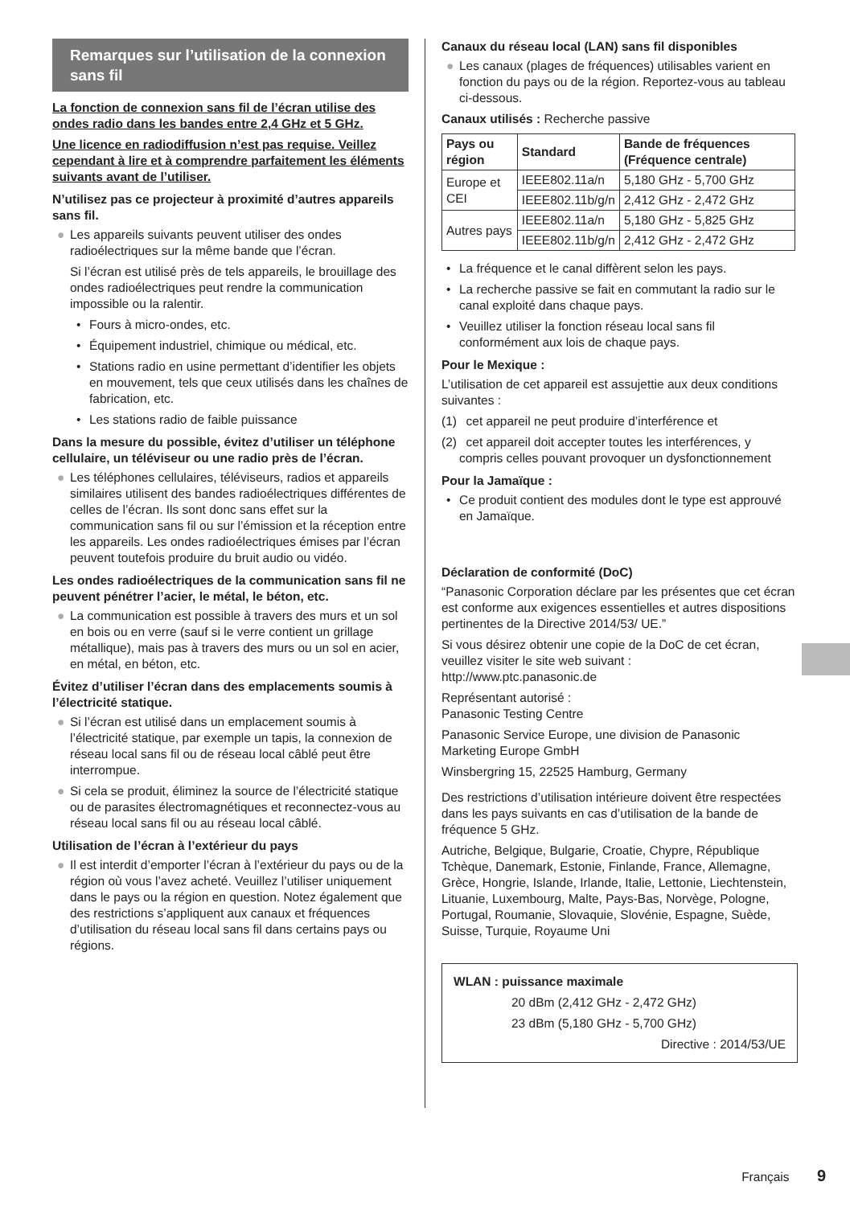Remarques sur l’utilisation de la connexion sans fil
La fonction de connexion sans fil de l’écran utilise des ondes radio dans les bandes entre 2,4 GHz et 5 GHz.
Une licence en radiodiffusion n’est pas requise. Veillez cependant à lire et à comprendre parfaitement les éléments suivants avant de l’utiliser.
N’utilisez pas ce projecteur à proximité d’autres appareils sans fil.
● Les appareils suivants peuvent utiliser des ondes radioélectriques sur la même bande que l’écran.
Si l’écran est utilisé près de tels appareils, le brouillage des ondes radioélectriques peut rendre la communication impossible ou la ralentir.
• Fours à micro-ondes, etc.
• Équipement industriel, chimique ou médical, etc.
• Stations radio en usine permettant d’identifier les objets en mouvement, tels que ceux utilisés dans les chaînes de fabrication, etc.
• Les stations radio de faible puissance
Dans la mesure du possible, évitez d’utiliser un téléphone cellulaire, un téléviseur ou une radio près de l’écran.
● Les téléphones cellulaires, téléviseurs, radios et appareils similaires utilisent des bandes radioélectriques différentes de celles de l’écran. Ils sont donc sans effet sur la communication sans fil ou sur l’émission et la réception entre les appareils. Les ondes radioélectriques émises par l’écran peuvent toutefois produire du bruit audio ou vidéo.
Les ondes radioélectriques de la communication sans fil ne peuvent pénétrer l’acier, le métal, le béton, etc.
● La communication est possible à travers des murs et un sol en bois ou en verre (sauf si le verre contient un grillage métallique), mais pas à travers des murs ou un sol en acier, en métal, en béton, etc.
Évitez d’utiliser l’écran dans des emplacements soumis à l’électricité statique.
● Si l’écran est utilisé dans un emplacement soumis à l’électricité statique, par exemple un tapis, la connexion de réseau local sans fil ou de réseau local câblé peut être interrompue.
● Si cela se produit, éliminez la source de l’électricité statique ou de parasites électromagnétiques et reconnectez-vous au réseau local sans fil ou au réseau local câblé.
Utilisation de l’écran à l’extérieur du pays
● Il est interdit d’emporter l’écran à l’extérieur du pays ou de la région où vous l’avez acheté. Veuillez l’utiliser uniquement dans le pays ou la région en question. Notez également que des restrictions s’appliquent aux canaux et fréquences d’utilisation du réseau local sans fil dans certains pays ou régions.
Canaux du réseau local (LAN) sans fil disponibles
● Les canaux (plages de fréquences) utilisables varient en fonction du pays ou de la région. Reportez-vous au tableau ci-dessous.
Canaux utilisés : Recherche passive
| Pays ou région | Standard | Bande de fréquences (Fréquence centrale) |
| --- | --- | --- |
| Europe et CEI | IEEE802.11a/n | 5,180 GHz - 5,700 GHz |
| | IEEE802.11b/g/n | 2,412 GHz - 2,472 GHz |
| Autres pays | IEEE802.11a/n | 5,180 GHz - 5,825 GHz |
| | IEEE802.11b/g/n | 2,412 GHz - 2,472 GHz |
• La fréquence et le canal diffèrent selon les pays.
• La recherche passive se fait en commutant la radio sur le canal exploité dans chaque pays.
• Veuillez utiliser la fonction réseau local sans fil conformément aux lois de chaque pays.
Pour le Mexique :
L’utilisation de cet appareil est assujettie aux deux conditions suivantes :
(1) cet appareil ne peut produire d’interférence et
(2) cet appareil doit accepter toutes les interférences, y compris celles pouvant provoquer un dysfonctionnement
Pour la Jamaïque :
• Ce produit contient des modules dont le type est approuvé en Jamaïque.
Déclaration de conformité (DoC)
“Panasonic Corporation déclare par les présentes que cet écran est conforme aux exigences essentielles et autres dispositions pertinentes de la Directive 2014/53/ UE.”
Si vous désirez obtenir une copie de la DoC de cet écran, veuillez visiter le site web suivant :
http://www.ptc.panasonic.de
Représentant autorisé :
Panasonic Testing Centre
Panasonic Service Europe, une division de Panasonic Marketing Europe GmbH
Winsbergring 15, 22525 Hamburg, Germany
Des restrictions d’utilisation intérieure doivent être respectées dans les pays suivants en cas d’utilisation de la bande de fréquence 5 GHz.
Autriche, Belgique, Bulgarie, Croatie, Chypre, République Tchèque, Danemark, Estonie, Finlande, France, Allemagne, Grèce, Hongrie, Islande, Irlande, Italie, Lettonie, Liechtenstein, Lituanie, Luxembourg, Malte, Pays-Bas, Norvège, Pologne, Portugal, Roumanie, Slovaquie, Slovénie, Espagne, Suède, Suisse, Turquie, Royaume Uni
WLAN : puissance maximale
20 dBm (2,412 GHz - 2,472 GHz)
23 dBm (5,180 GHz - 5,700 GHz)
Directive : 2014/53/UE
Français 9